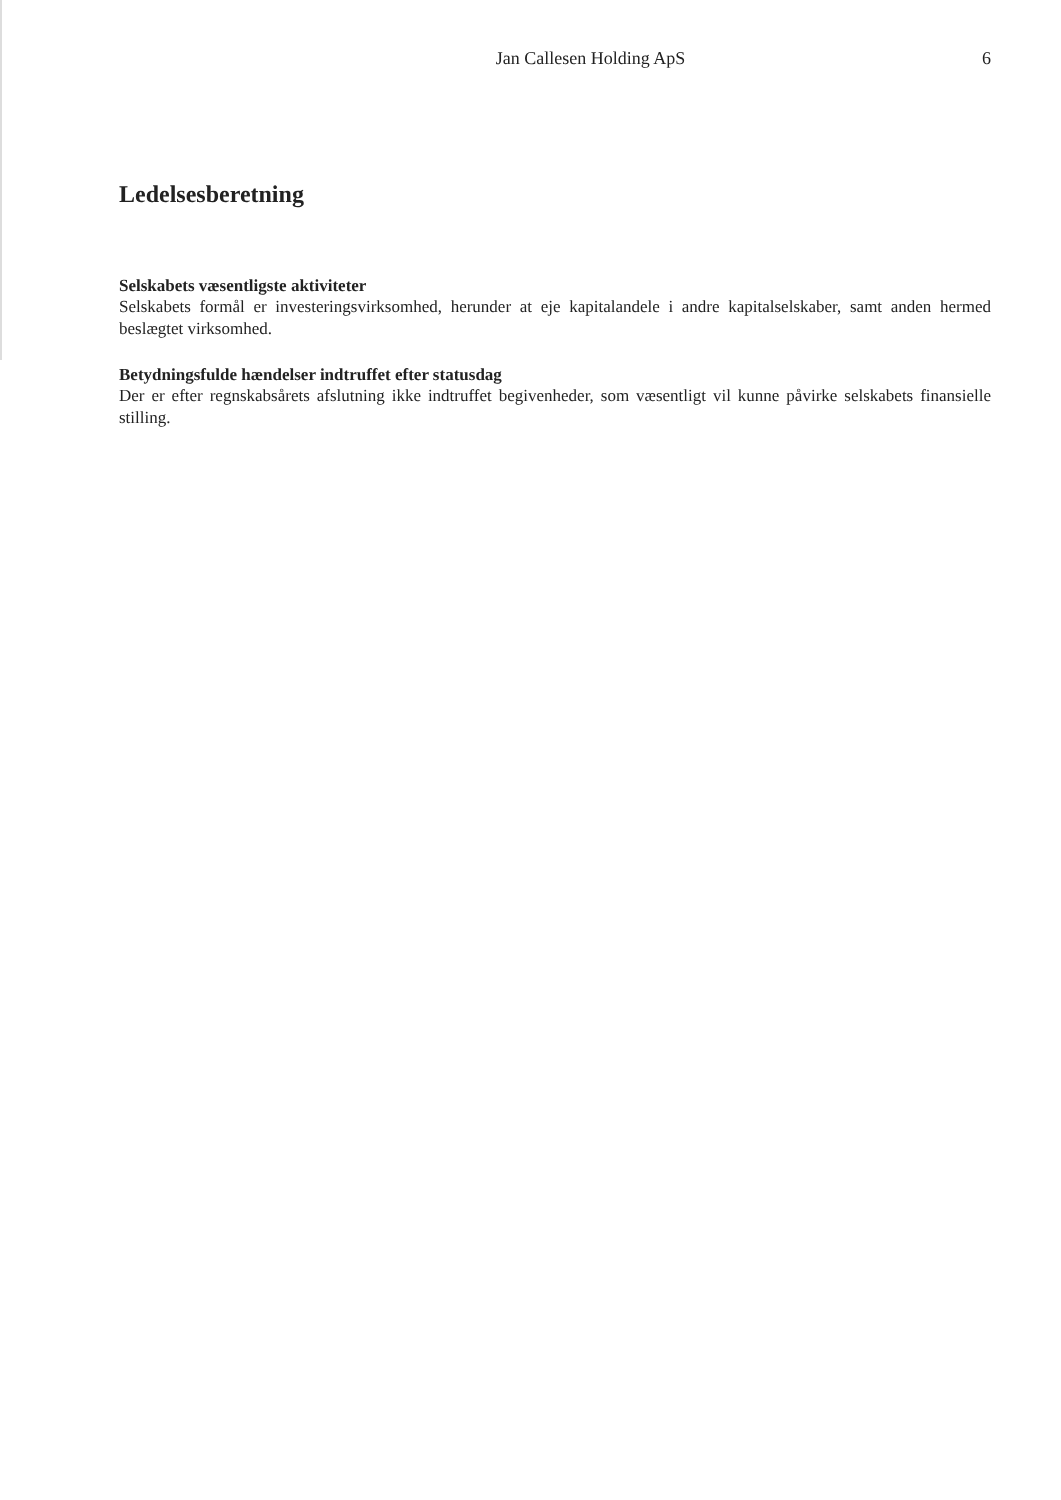Jan Callesen Holding ApS 6
Ledelsesberetning
Selskabets væsentligste aktiviteter
Selskabets formål er investeringsvirksomhed, herunder at eje kapitalandele i andre kapitalselskaber, samt anden hermed beslægtet virksomhed.
Betydningsfulde hændelser indtruffet efter statusdag
Der er efter regnskabsårets afslutning ikke indtruffet begivenheder, som væsentligt vil kunne påvirke selskabets finansielle stilling.